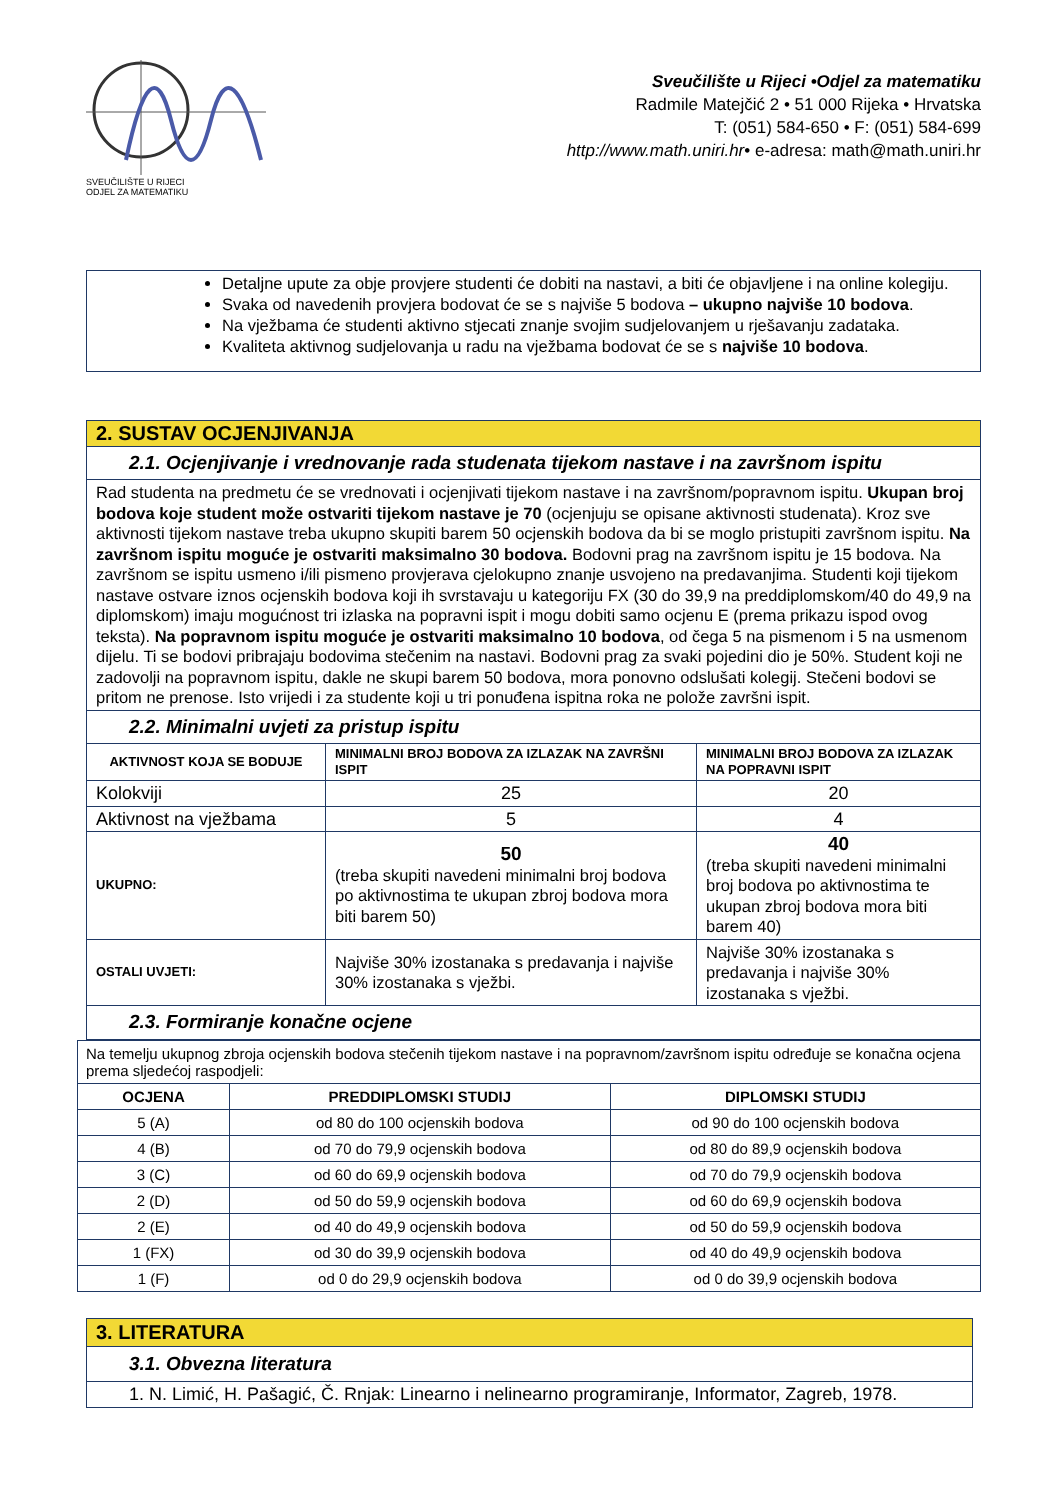SVEUČILIŠTE U RIJECI
ODJEL ZA MATEMATIKU
Sveučilište u Rijeci •Odjel za matematiku
Radmile Matejčić 2 • 51 000 Rijeka • Hrvatska
T: (051) 584-650 • F: (051) 584-699
http://www.math.uniri.hr• e-adresa: math@math.uniri.hr
Detaljne upute za obje provjere studenti će dobiti na nastavi, a biti će objavljene i na online kolegiju.
Svaka od navedenih provjera bodovat će se s najviše 5 bodova – ukupno najviše 10 bodova.
Na vježbama će studenti aktivno stjecati znanje svojim sudjelovanjem u rješavanju zadataka.
Kvaliteta aktivnog sudjelovanja u radu na vježbama bodovat će se s najviše 10 bodova.
| 2. SUSTAV OCJENJIVANJA | | |
| 2.1. Ocjenjivanje i vrednovanje rada studenata tijekom nastave i na završnom ispitu | | |
| Rad studenta na predmetu će se vrednovati i ocjenjivati tijekom nastave i na završnom/popravnom ispitu. Ukupan broj bodova koje student može ostvariti tijekom nastave je 70 (ocjenjuju se opisane aktivnosti studenata). Kroz sve aktivnosti tijekom nastave treba ukupno skupiti barem 50 ocjenskih bodova da bi se moglo pristupiti završnom ispitu. Na završnom ispitu moguće je ostvariti maksimalno 30 bodova. Bodovni prag na završnom ispitu je 15 bodova. Na završnom se ispitu usmeno i/ili pismeno provjerava cjelokupno znanje usvojeno na predavanjima. Studenti koji tijekom nastave ostvare iznos ocjenskih bodova koji ih svrstavaju u kategoriju FX (30 do 39,9 na preddiplomskom/40 do 49,9 na diplomskom) imaju mogućnost tri izlaska na popravni ispit i mogu dobiti samo ocjenu E (prema prikazu ispod ovog teksta). Na popravnom ispitu moguće je ostvariti maksimalno 10 bodova , od čega 5 na pismenom i 5 na usmenom dijelu. Ti se bodovi pribrajaju bodovima stečenim na nastavi. Bodovni prag za svaki pojedini dio je 50%. Student koji ne zadovolji na popravnom ispitu, dakle ne skupi barem 50 bodova, mora ponovno odslušati kolegij. Stečeni bodovi se pritom ne prenose. Isto vrijedi i za studente koji u tri ponuđena ispitna roka ne polože završni ispit. | | |
| 2.2. Minimalni uvjeti za pristup ispitu | | |
| AKTIVNOST KOJA SE BODUJE | MINIMALNI BROJ BODOVA ZA IZLAZAK NA ZAVRŠNI ISPIT | MINIMALNI BROJ BODOVA ZA IZLAZAK NA POPRAVNI ISPIT |
| Kolokviji | 25 | 20 |
| Aktivnost na vježbama | 5 | 4 |
| UKUPNO: | 50 (treba skupiti navedeni minimalni broj bodova po aktivnostima te ukupan zbroj bodova mora biti barem 50) | 40 (treba skupiti navedeni minimalni broj bodova po aktivnostima te ukupan zbroj bodova mora biti barem 40) |
| OSTALI UVJETI: | Najviše 30% izostanaka s predavanja i najviše 30% izostanaka s vježbi. | Najviše 30% izostanaka s predavanja i najviše 30% izostanaka s vježbi. |
| 2.3. Formiranje konačne ocjene | | |
| Na temelju ukupnog zbroja ocjenskih bodova stečenih tijekom nastave i na popravnom/završnom ispitu određuje se konačna ocjena prema sljedećoj raspodjeli: | | |
| OCJENA | PREDDIPLOMSKI STUDIJ | DIPLOMSKI STUDIJ |
| 5 (A) | od 80 do 100 ocjenskih bodova | od 90 do 100 ocjenskih bodova |
| 4 (B) | od 70 do 79,9 ocjenskih bodova | od 80 do 89,9 ocjenskih bodova |
| 3 (C) | od 60 do 69,9 ocjenskih bodova | od 70 do 79,9 ocjenskih bodova |
| 2 (D) | od 50 do 59,9 ocjenskih bodova | od 60 do 69,9 ocjenskih bodova |
| 2 (E) | od 40 do 49,9 ocjenskih bodova | od 50 do 59,9 ocjenskih bodova |
| 1 (FX) | od 30 do 39,9 ocjenskih bodova | od 40 do 49,9 ocjenskih bodova |
| 1 (F) | od 0 do 29,9 ocjenskih bodova | od 0 do 39,9 ocjenskih bodova |
| 3. LITERATURA |
| 3.1. Obvezna literatura |
| 1. N. Limić, H. Pašagić, Č. Rnjak: Linearno i nelinearno programiranje, Informator, Zagreb, 1978. |